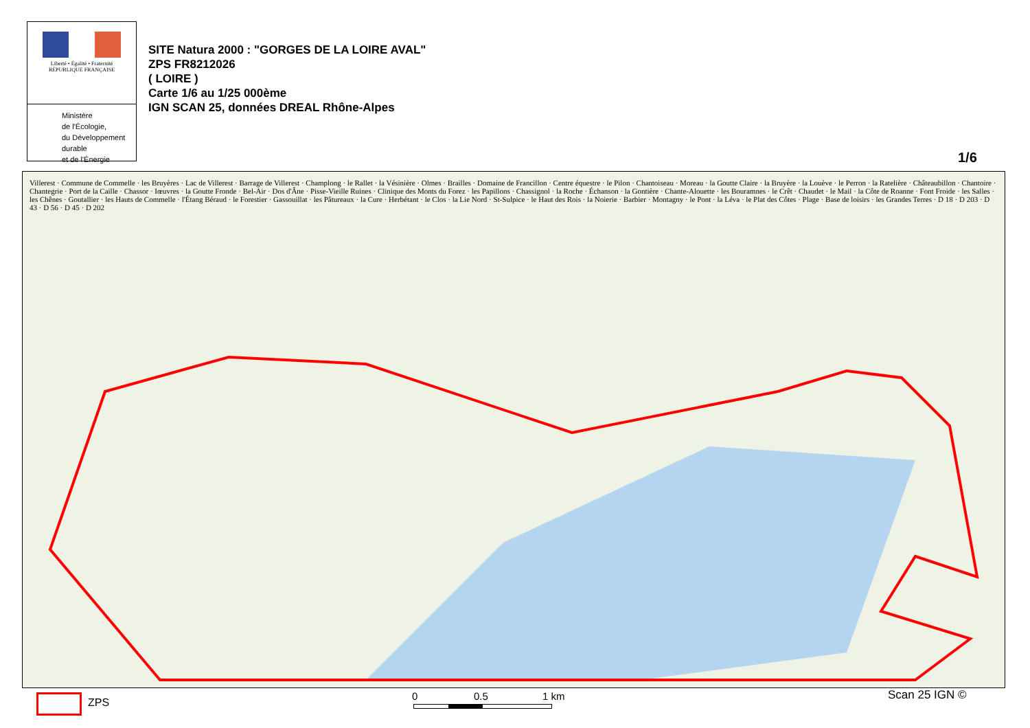Liberté • Égalité • Fraternité
RÉPUBLIQUE FRANÇAISE
Ministère
de l'Écologie,
du Développement
durable
et de l'Énergie
SITE Natura 2000 : "GORGES DE LA LOIRE AVAL"
ZPS FR8212026
( LOIRE )
Carte 1/6 au 1/25 000ème
IGN SCAN 25, données DREAL Rhône-Alpes
1/6
Villerest · Commune de Commelle · les Bruyères · Lac de Villerest · Barrage de Villerest · Champlong · le Rallet · la Vésinière · Olmes · Brailles · Domaine de Francillon · Centre équestre · le Pilon · Chantoiseau · Moreau · la Goutte Claire · la Bruyère · la Louève · le Perron · la Ratelière · Châteaubillon · Chantoire · Chantegrie · Port de la Caille · Chassor · Iœuvres · la Goutte Fronde · Bel-Air · Dos d'Âne · Pisse-Vieille Ruines · Clinique des Monts du Forez · les Papillons · Chassignol · la Roche · Échanson · la Gontière · Chante-Alouette · les Bouramnes · le Crêt · Chaudet · le Mail · la Côte de Roanne · Font Froide · les Salles · les Chênes · Goutallier · les Hauts de Commelle · l'Étang Béraud · le Forestier · Gassouillat · les Pâtureaux · la Cure · Herbétant · le Clos · la Lie Nord · St-Sulpice · le Haut des Rois · la Noierie · Barbier · Montagny · le Pont · la Léva · le Plat des Côtes · Plage · Base de loisirs · les Grandes Terres · D 18 · D 203 · D 43 · D 56 · D 45 · D 202
ZPS
0 0.5 1 km Scan 25 IGN ©